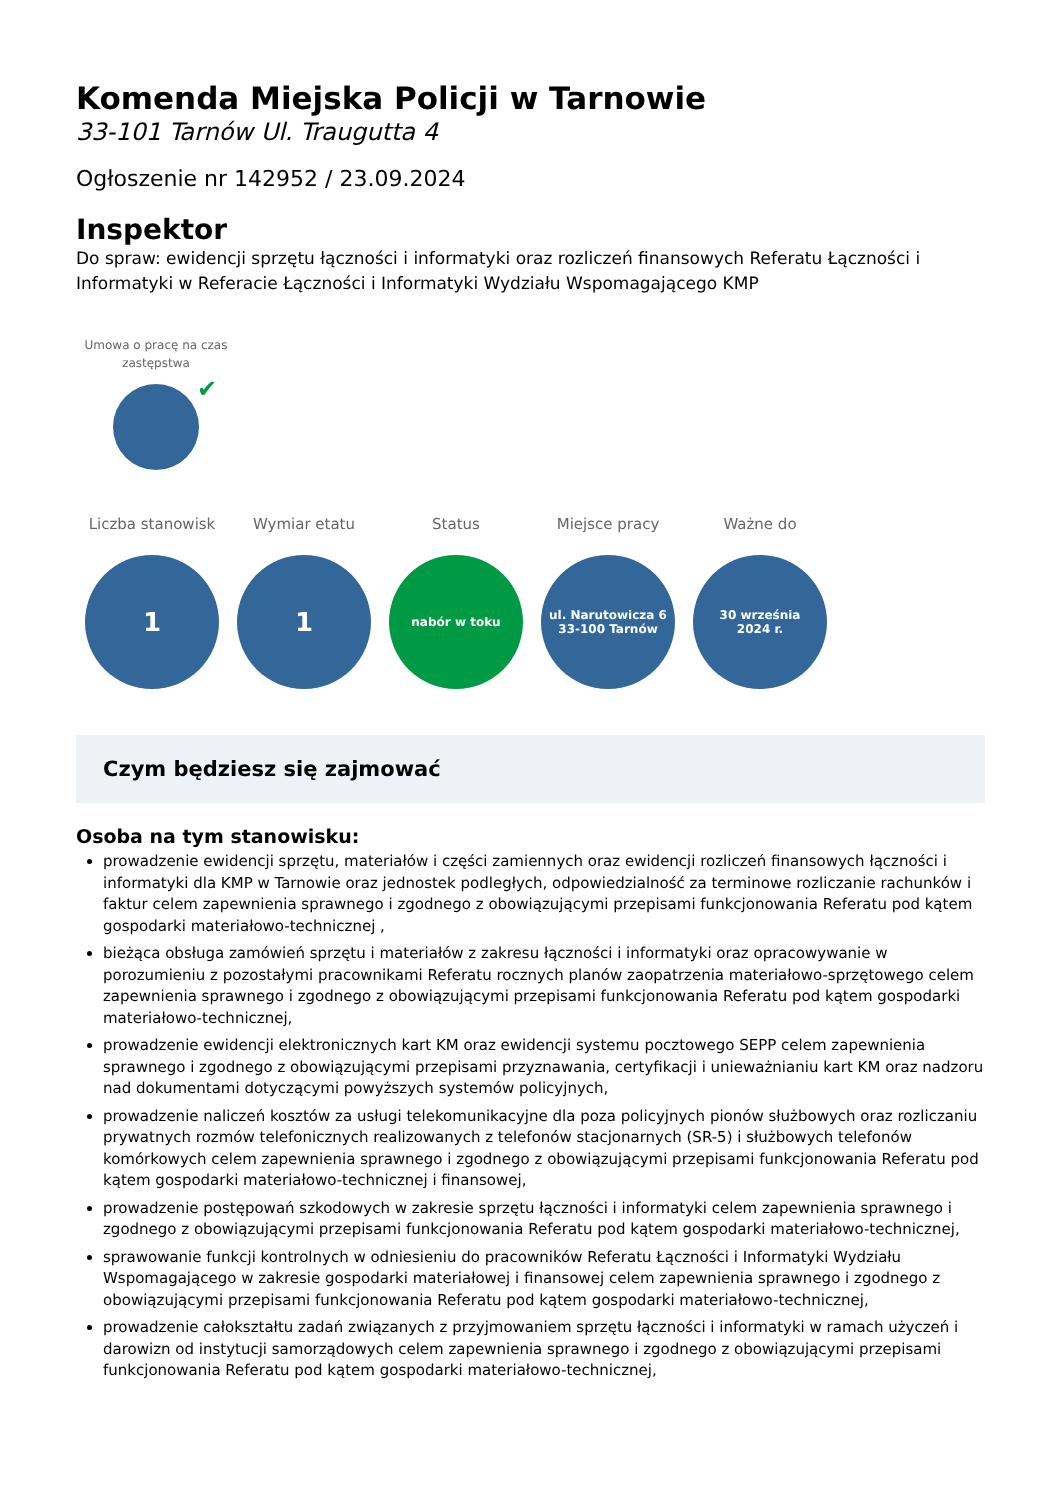Komenda Miejska Policji w Tarnowie
33-101 Tarnów Ul. Traugutta 4
Ogłoszenie nr 142952 / 23.09.2024
Inspektor
Do spraw: ewidencji sprzętu łączności i informatyki oraz rozliczeń finansowych Referatu Łączności i Informatyki w Referacie Łączności i Informatyki Wydziału Wspomagającego KMP
Umowa o pracę na czas zastępstwa
✔
Liczba stanowisk
1
Wymiar etatu
1
Status
nabór w toku
Miejsce pracy
ul. Narutowicza 6
33-100 Tarnów
Ważne do
30 września
2024 r.
Czym będziesz się zajmować
Osoba na tym stanowisku:
prowadzenie ewidencji sprzętu, materiałów i części zamiennych oraz ewidencji rozliczeń finansowych łączności i informatyki dla KMP w Tarnowie oraz jednostek podległych, odpowiedzialność za terminowe rozliczanie rachunków i faktur celem zapewnienia sprawnego i zgodnego z obowiązującymi przepisami funkcjonowania Referatu pod kątem gospodarki materiałowo-technicznej ,
bieżąca obsługa zamówień sprzętu i materiałów z zakresu łączności i informatyki oraz opracowywanie w porozumieniu z pozostałymi pracownikami Referatu rocznych planów zaopatrzenia materiałowo-sprzętowego celem zapewnienia sprawnego i zgodnego z obowiązującymi przepisami funkcjonowania Referatu pod kątem gospodarki materiałowo-technicznej,
prowadzenie ewidencji elektronicznych kart KM oraz ewidencji systemu pocztowego SEPP celem zapewnienia sprawnego i zgodnego z obowiązującymi przepisami przyznawania, certyfikacji i unieważnianiu kart KM oraz nadzoru nad dokumentami dotyczącymi powyższych systemów policyjnych,
prowadzenie naliczeń kosztów za usługi telekomunikacyjne dla poza policyjnych pionów służbowych oraz rozliczaniu prywatnych rozmów telefonicznych realizowanych z telefonów stacjonarnych (SR-5) i służbowych telefonów komórkowych celem zapewnienia sprawnego i zgodnego z obowiązującymi przepisami funkcjonowania Referatu pod kątem gospodarki materiałowo-technicznej i finansowej,
prowadzenie postępowań szkodowych w zakresie sprzętu łączności i informatyki celem zapewnienia sprawnego i zgodnego z obowiązującymi przepisami funkcjonowania Referatu pod kątem gospodarki materiałowo-technicznej,
sprawowanie funkcji kontrolnych w odniesieniu do pracowników Referatu Łączności i Informatyki Wydziału Wspomagającego w zakresie gospodarki materiałowej i finansowej celem zapewnienia sprawnego i zgodnego z obowiązującymi przepisami funkcjonowania Referatu pod kątem gospodarki materiałowo-technicznej,
prowadzenie całokształtu zadań związanych z przyjmowaniem sprzętu łączności i informatyki w ramach użyczeń i darowizn od instytucji samorządowych celem zapewnienia sprawnego i zgodnego z obowiązującymi przepisami funkcjonowania Referatu pod kątem gospodarki materiałowo-technicznej,